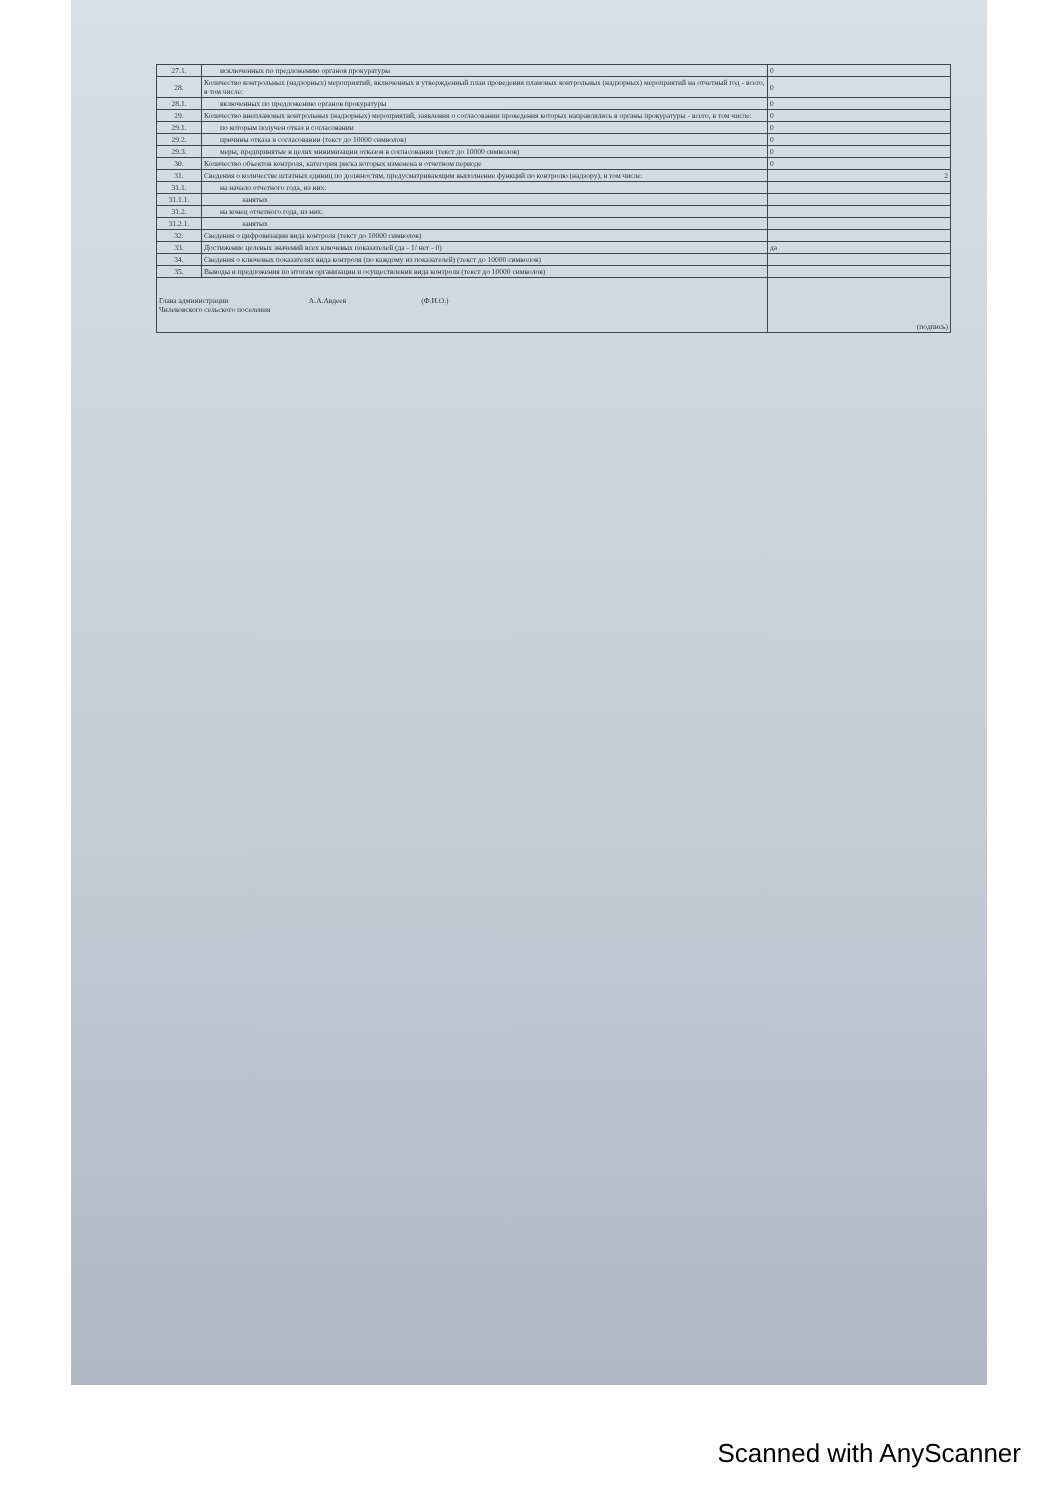| 27.1. | исключенных по предложению органов прокуратуры | 0 |
| 28. | Количество контрольных (надзорных) мероприятий, включенных в утвержденный план проведения плановых контрольных (надзорных) мероприятий на отчетный год - всего, в том числе: | 0 |
| 28.1. | включенных по предложению органов прокуратуры | 0 |
| 29. | Количество внеплановых контрольных (надзорных) мероприятий, заявления о согласовании проведения которых направлялись в органы прокуратуры - всего, в том числе: | 0 |
| 29.1. | по которым получен отказ в согласовании | 0 |
| 29.2. | причины отказа в согласовании (текст до 10000 символов) | 0 |
| 29.3. | меры, предпринятые в целях минимизации отказов в согласовании (текст до 10000 символов) | 0 |
| 30. | Количество объектов контроля, категория риска которых изменена в отчетном периоде | 0 |
| 31. | Сведения о количестве штатных единиц по должностям, предусматривающим выполнение функций по контролю (надзору), в том числе: | 2 |
| 31.1. | на начало отчетного года, из них: | |
| 31.1.1. | занятых | |
| 31.2. | на конец отчетного года, из них: | |
| 31.2.1. | занятых | |
| 32. | Сведения о цифровизации вида контроля (текст до 10000 символов) | |
| 33. | Достижение целевых значений всех ключевых показателей (да - 1/ нет - 0) | да |
| 34. | Сведения о ключевых показателях вида контроля (по каждому из показателей) (текст до 10000 символов) | |
| 35. | Выводы и предложения по итогам организации и осуществления вида контроля (текст до 10000 символов) | |
| Глава администрации А.А.Авдеев (Ф.И.О.) Чилековского сельского поселения | | (подпись) |
Scanned with AnyScanner